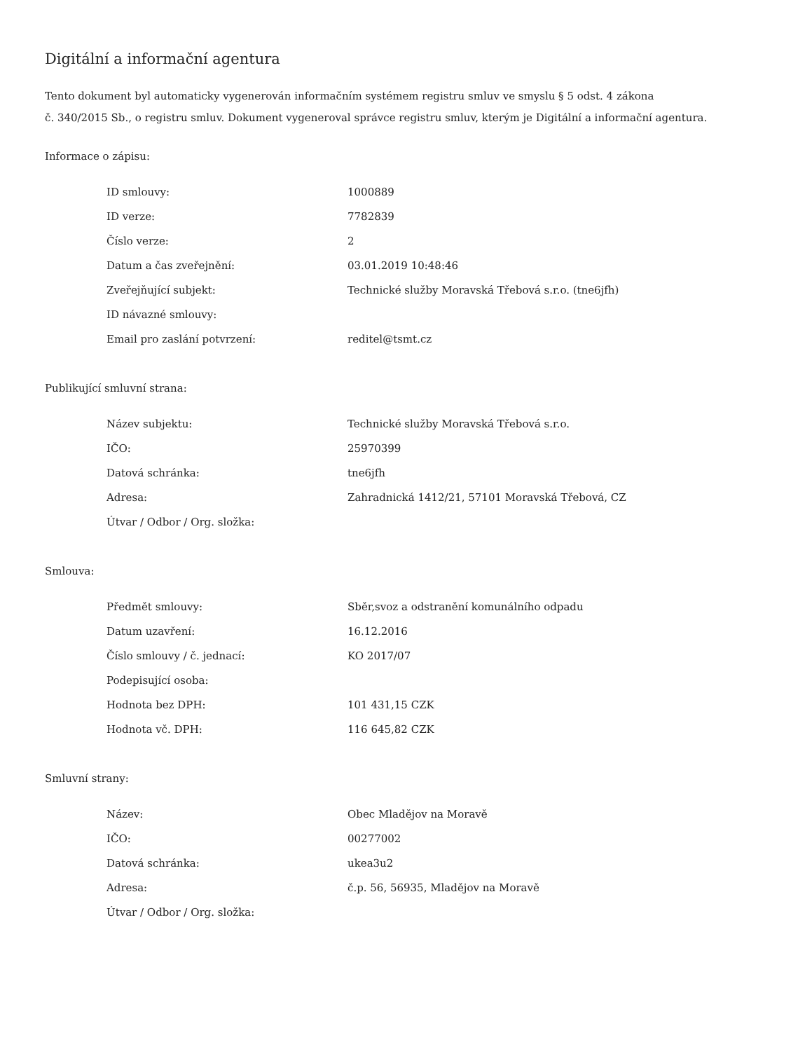Digitální a informační agentura
Tento dokument byl automaticky vygenerován informačním systémem registru smluv ve smyslu § 5 odst. 4 zákona
č. 340/2015 Sb., o registru smluv. Dokument vygeneroval správce registru smluv, kterým je Digitální a informační agentura.
Informace o zápisu:
| ID smlouvy: | 1000889 |
| ID verze: | 7782839 |
| Číslo verze: | 2 |
| Datum a čas zveřejnění: | 03.01.2019 10:48:46 |
| Zveřejňující subjekt: | Technické služby Moravská Třebová s.r.o. (tne6jfh) |
| ID návazné smlouvy: | |
| Email pro zaslání potvrzení: | reditel@tsmt.cz |
Publikující smluvní strana:
| Název subjektu: | Technické služby Moravská Třebová s.r.o. |
| IČO: | 25970399 |
| Datová schránka: | tne6jfh |
| Adresa: | Zahradnická 1412/21, 57101 Moravská Třebová, CZ |
| Útvar / Odbor / Org. složka: | |
Smlouva:
| Předmět smlouvy: | Sběr,svoz a odstranění komunálního odpadu |
| Datum uzavření: | 16.12.2016 |
| Číslo smlouvy / č. jednací: | KO 2017/07 |
| Podepisující osoba: | |
| Hodnota bez DPH: | 101 431,15 CZK |
| Hodnota vč. DPH: | 116 645,82 CZK |
Smluvní strany:
| Název: | Obec Mladějov na Moravě |
| IČO: | 00277002 |
| Datová schránka: | ukea3u2 |
| Adresa: | č.p. 56, 56935, Mladějov na Moravě |
| Útvar / Odbor / Org. složka: | |